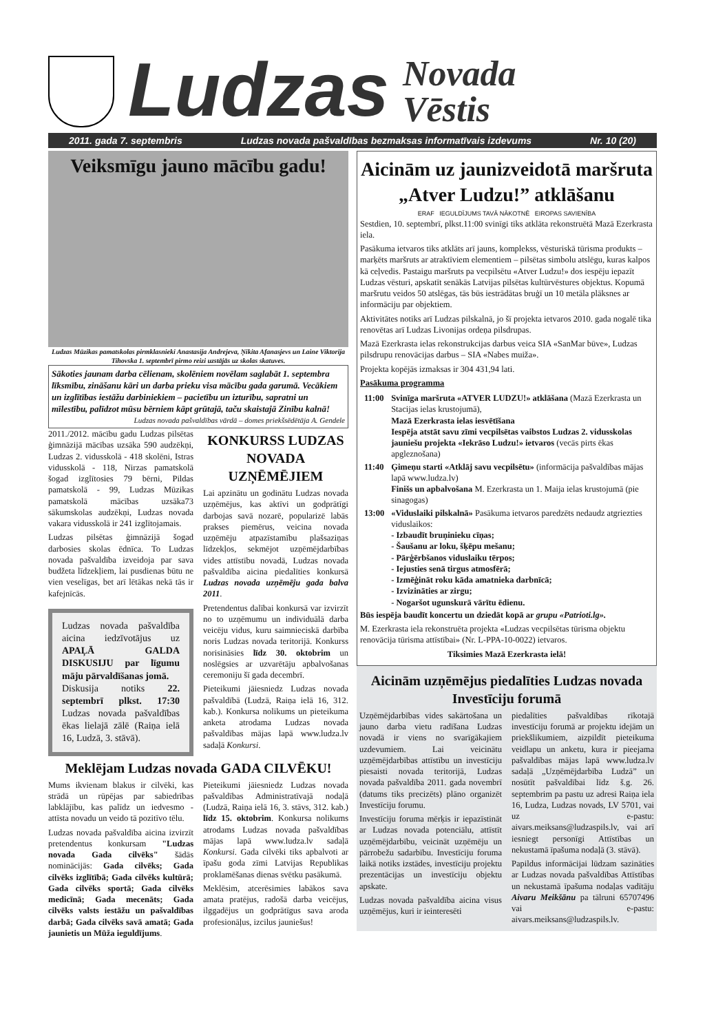Ludzas
Novada
Vēstis
2011. gada 7. septembris Ludzas novada pašvaldības bezmaksas informatīvais izdevums Nr. 10 (20)
Veiksmīgu jauno mācību gadu!
Ludzas Mūzikas pamatskolas pirmklasnieki Anastasija Andrejeva, Ņikita Afanasjevs un Laine Viktorija Tihovska 1. septembrī pirmo reizi uzstājās uz skolas skatuves.
Sākoties jaunam darba cēlienam, skolēniem novēlam saglabāt 1. septembra līksmību, zināšanu kāri un darba prieku visa mācību gada garumā. Vecākiem un izglītības iestāžu darbiniekiem – pacietību un izturību, sapratni un mīlestību, palīdzot mūsu bērniem kāpt grūtajā, taču skaistajā Zinību kalnā!
Ludzas novada pašvaldības vārdā – domes priekšsēdētāja A. Gendele
2011./2012. mācību gadu Ludzas pilsētas ģimnāzijā mācības uzsāka 590 audzēkņi, Ludzas 2. vidusskolā - 418 skolēni, Istras vidusskolā - 118, Nirzas pamatskolā šogad izglītosies 79 bērni, Pildas pamatskolā - 99, Ludzas Mūzikas pamatskolā mācības uzsāka73 sākumskolas audzēkņi, Ludzas novada vakara vidusskolā ir 241 izglītojamais.
Ludzas pilsētas ģimnāzijā šogad darbosies skolas ēdnīca. To Ludzas novada pašvaldība izveidoja par sava budžeta līdzekļiem, lai pusdienas būtu ne vien veselīgas, bet arī lētākas nekā tās ir kafejnīcās.
Ludzas novada pašvaldība aicina iedzīvotājus uz APAĻĀ GALDA DISKUSIJU par līgumu māju pārvaldīšanas jomā.
Diskusija notiks 22. septembrī plkst. 17:30 Ludzas novada pašvaldības ēkas lielajā zālē (Raiņa ielā 16, Ludzā, 3. stāvā).
KONKURSS LUDZAS NOVADA UZŅĒMĒJIEM
Lai apzinātu un godinātu Ludzas novada uzņēmējus, kas aktīvi un godprātīgi darbojas savā nozarē, popularizē labās prakses piemērus, veicina novada uzņēmēju atpazīstamību plašsaziņas līdzekļos, sekmējot uzņēmējdarbības vides attīstību novadā, Ludzas novada pašvaldība aicina piedalīties konkursā Ludzas novada uzņēmēju gada balva 2011.
Pretendentus dalībai konkursā var izvirzīt no to uzņēmumu un individuālā darba veicēju vidus, kuru saimnieciskā darbība noris Ludzas novada teritorijā. Konkurss norisināsies līdz 30. oktobrim un noslēgsies ar uzvarētāju apbalvošanas ceremoniju šī gada decembrī.
Pieteikumi jāiesniedz Ludzas novada pašvaldībā (Ludzā, Raiņa ielā 16, 312. kab.). Konkursa nolikums un pieteikuma anketa atrodama Ludzas novada pašvaldības mājas lapā www.ludza.lv sadaļā Konkursi.
Meklējam Ludzas novada GADA CILVĒKU!
Mums ikvienam blakus ir cilvēki, kas strādā un rūpējas par sabiedrības labklājību, kas palīdz un iedvesmo - attīsta novadu un veido tā pozitīvo tēlu.
Ludzas novada pašvaldība aicina izvirzīt pretendentus konkursam "Ludzas novada Gada cilvēks" šādās nominācijās: Gada cilvēks; Gada cilvēks izglītībā; Gada cilvēks kultūrā; Gada cilvēks sportā; Gada cilvēks medicīnā; Gada mecenāts; Gada cilvēks valsts iestāžu un pašvaldības darbā; Gada cilvēks savā amatā; Gada jaunietis un Mūža ieguldījums.
Pieteikumi jāiesniedz Ludzas novada pašvaldības Administratīvajā nodaļā (Ludzā, Raiņa ielā 16, 3. stāvs, 312. kab.) līdz 15. oktobrim. Konkursa nolikums atrodams Ludzas novada pašvaldības mājas lapā www.ludza.lv sadaļā Konkursi. Gada cilvēki tiks apbalvoti ar īpašu goda zīmi Latvijas Republikas proklamēšanas dienas svētku pasākumā.
Meklēsim, atcerēsimies labākos sava amata pratējus, radošā darba veicējus, ilggadējus un godprātīgus sava aroda profesionāļus, izcilus jauniešus!
Aicinām uz jaunizveidotā maršruta „Atver Ludzu!” atklāšanu
ERAF IEGULDĪJUMS TAVĀ NĀKOTNĒ EIROPAS SAVIENĪBA
Sestdien, 10. septembrī, plkst.11:00 svinīgi tiks atklāta rekonstruētā Mazā Ezerkrasta iela.
Pasākuma ietvaros tiks atklāts arī jauns, komplekss, vēsturiskā tūrisma produkts – marķēts maršruts ar atraktīviem elementiem – pilsētas simbolu atslēgu, kuras kalpos kā ceļvedis. Pastaigu maršruts pa vecpilsētu «Atver Ludzu!» dos iespēju iepazīt Ludzas vēsturi, apskatīt senākās Latvijas pilsētas kultūrvēstures objektus. Kopumā maršrutu veidos 50 atslēgas, tās būs iestrādātas bruģī un 10 metāla plāksnes ar informāciju par objektiem.
Aktivitātes notiks arī Ludzas pilskalnā, jo šī projekta ietvaros 2010. gada nogalē tika renovētas arī Ludzas Livonijas ordeņa pilsdrupas.
Mazā Ezerkrasta ielas rekonstrukcijas darbus veica SIA «SanMar būve», Ludzas pilsdrupu renovācijas darbus – SIA «Nabes muiža».
Projekta kopējās izmaksas ir 304 431,94 lati.
Pasākuma programma
| 11:00 | Svinīga maršruta «ATVER LUDZU!» atklāšana (Mazā Ezerkrasta un Stacijas ielas krustojumā), Mazā Ezerkrasta ielas iesvētīšana Iespēja atstāt savu zīmi vecpilsētas vaibstos Ludzas 2. vidusskolas jauniešu projekta «Iekrāso Ludzu!» ietvaros (vecās pirts ēkas apgleznošana) |
| 11:40 | Ģimeņu starti «Atklāj savu vecpilsētu» (informācija pašvaldības mājas lapā www.ludza.lv) Finišs un apbalvošana M. Ezerkrasta un 1. Maija ielas krustojumā (pie sinagogas) |
| 13:00 | «Viduslaiki pilskalnā» Pasākuma ietvaros paredzēts nedaudz atgriezties viduslaikos: - Izbaudīt bruņinieku cīņas; - Šaušanu ar loku, šķēpu mešanu; - Pārģērbšanos viduslaiku tērpos; - Iejusties senā tirgus atmosfērā; - Izmēģināt roku kāda amatnieka darbnīcā; - Izvizināties ar zirgu; - Nogaršot ugunskurā vārītu ēdienu. |
Būs iespēja baudīt koncertu un dziedāt kopā ar grupu «Patrioti.lg».
M. Ezerkrasta iela rekonstruēta projekta «Ludzas vecpilsētas tūrisma objektu renovācija tūrisma attīstībai» (Nr. L-PPA-10-0022) ietvaros.
Tiksimies Mazā Ezerkrasta ielā!
Aicinām uzņēmējus piedalīties Ludzas novada Investīciju forumā
Uzņēmējdarbības vides sakārtošana un jauno darba vietu radīšana Ludzas novadā ir viens no svarīgākajiem uzdevumiem. Lai veicinātu uzņēmējdarbības attīstību un investīciju piesaisti novada teritorijā, Ludzas novada pašvaldība 2011. gada novembrī (datums tiks precizēts) plāno organizēt Investīciju forumu.
Investīciju foruma mērķis ir iepazīstināt ar Ludzas novada potenciālu, attīstīt uzņēmējdarbību, veicināt uzņēmēju un pārrobežu sadarbību. Investīciju foruma laikā notiks izstādes, investīciju projektu prezentācijas un investīciju objektu apskate.
Ludzas novada pašvaldība aicina visus uzņēmējus, kuri ir ieinteresēti
piedalīties pašvaldības rīkotajā investīciju forumā ar projektu idejām un priekšlikumiem, aizpildīt pieteikuma veidlapu un anketu, kura ir pieejama pašvaldības mājas lapā www.ludza.lv sadaļā „Uzņēmējdarbība Ludzā” un nosūtīt pašvaldībai līdz š.g. 26. septembrim pa pastu uz adresi Raiņa iela 16, Ludza, Ludzas novads, LV 5701, vai uz e-pastu: aivars.meiksans@ludzaspils.lv, vai arī iesniegt personīgi Attīstības un nekustamā īpašuma nodaļā (3. stāvā).
Papildus informācijai lūdzam sazināties ar Ludzas novada pašvaldības Attīstības un nekustamā īpašuma nodaļas vadītāju Aivaru Meikšānu pa tālruni 65707496 vai e-pastu: aivars.meiksans@ludzaspils.lv.